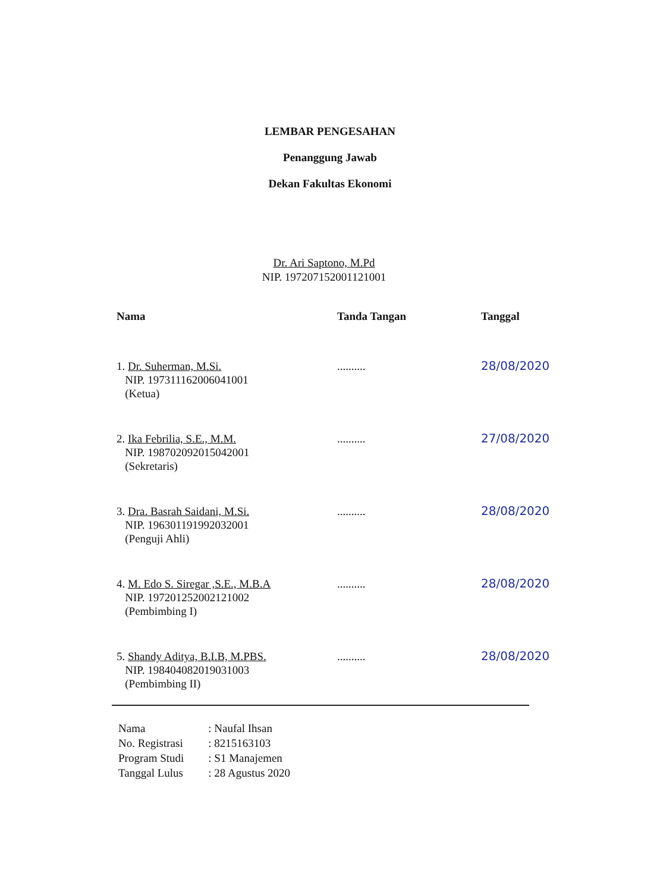LEMBAR PENGESAHAN
Penanggung Jawab
Dekan Fakultas Ekonomi
Dr. Ari Saptono, M.Pd
NIP. 197207152001121001
| Nama | Tanda Tangan | Tanggal |
| --- | --- | --- |
| 1. Dr. Suherman, M.Si. NIP. 197311162006041001 (Ketua) | .......... | 28/08/2020 |
| 2. Ika Febrilia, S.E., M.M. NIP. 198702092015042001 (Sekretaris) | .......... | 27/08/2020 |
| 3. Dra. Basrah Saidani, M.Si. NIP. 196301191992032001 (Penguji Ahli) | .......... | 28/08/2020 |
| 4. M. Edo S. Siregar ,S.E., M.B.A NIP. 197201252002121002 (Pembimbing I) | .......... | 28/08/2020 |
| 5. Shandy Aditya, B.I.B, M.PBS. NIP. 198404082019031003 (Pembimbing II) | .......... | 28/08/2020 |
| Nama | : Naufal Ihsan |
| No. Registrasi | : 8215163103 |
| Program Studi | : S1 Manajemen |
| Tanggal Lulus | : 28 Agustus 2020 |